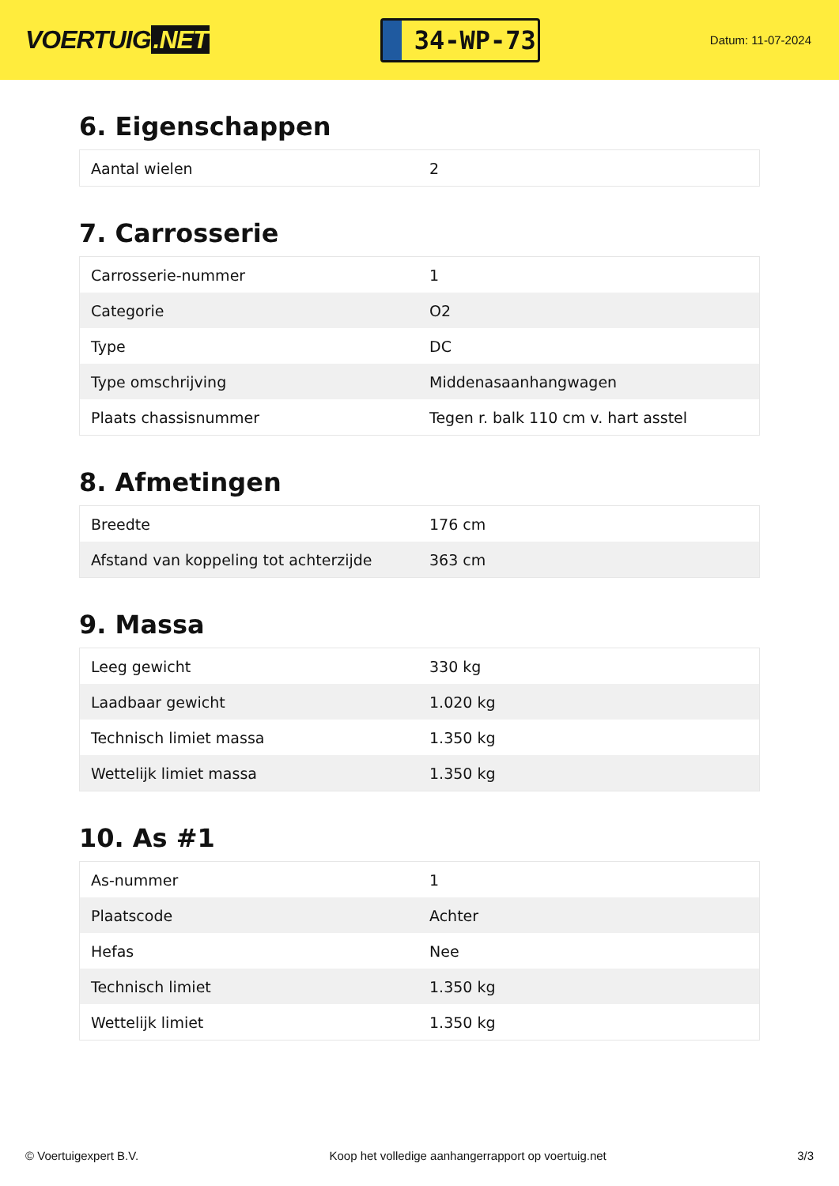VOERTUIG.NET
34-WP-73
Datum: 11-07-2024
6. Eigenschappen
| Aantal wielen | 2 |
7. Carrosserie
| Carrosserie-nummer | 1 |
| Categorie | O2 |
| Type | DC |
| Type omschrijving | Middenasaanhangwagen |
| Plaats chassisnummer | Tegen r. balk 110 cm v. hart asstel |
8. Afmetingen
| Breedte | 176 cm |
| Afstand van koppeling tot achterzijde | 363 cm |
9. Massa
| Leeg gewicht | 330 kg |
| Laadbaar gewicht | 1.020 kg |
| Technisch limiet massa | 1.350 kg |
| Wettelijk limiet massa | 1.350 kg |
10. As #1
| As-nummer | 1 |
| Plaatscode | Achter |
| Hefas | Nee |
| Technisch limiet | 1.350 kg |
| Wettelijk limiet | 1.350 kg |
© Voertuigexpert B.V. Koop het volledige aanhangerrapport op voertuig.net 3/3